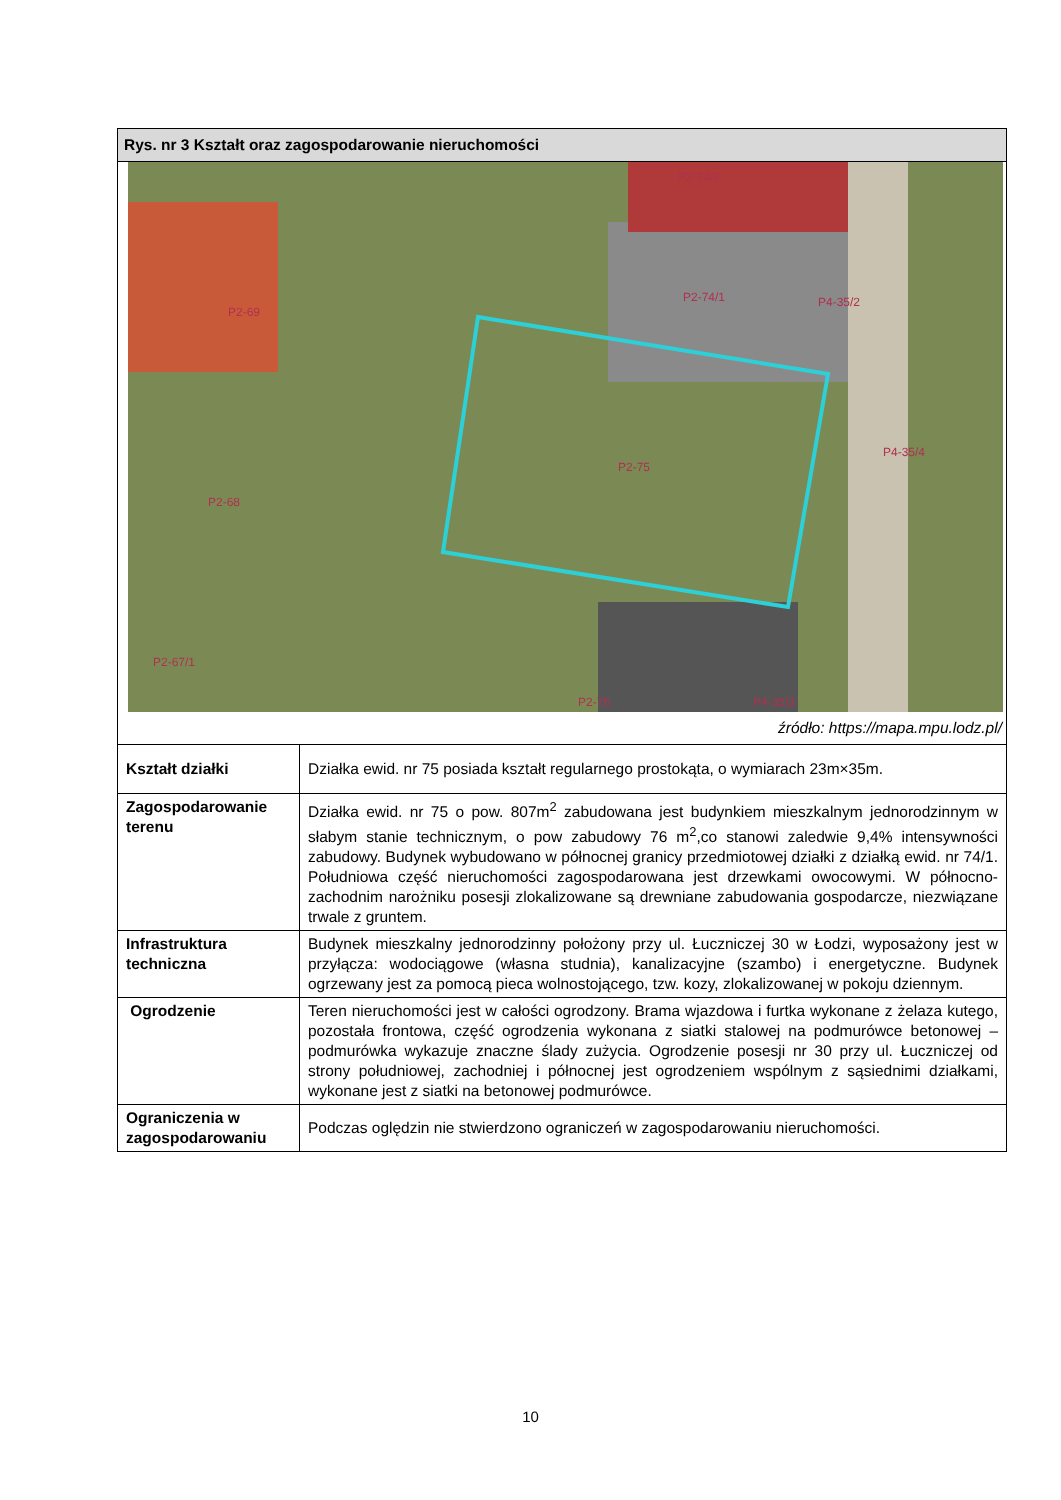| Rys. nr 3 Kształt oraz zagospodarowanie nieruchomości | |
| P2-74/2 P2-69 P2-74/1 P4-35/2 P2-75 P4-35/4 P2-68 P2-67/1 P2-76 P4-35/3 źródło: https://mapa.mpu.lodz.pl/ | |
| Kształt działki | Działka ewid. nr 75 posiada kształt regularnego prostokąta, o wymiarach 23m×35m. |
| Zagospodarowanie terenu | Działka ewid. nr 75 o pow. 807m<sup>2</sup> zabudowana jest budynkiem mieszkalnym jednorodzinnym w słabym stanie technicznym, o pow zabudowy 76 m<sup>2</sup>,co stanowi zaledwie 9,4% intensywności zabudowy. Budynek wybudowano w północnej granicy przedmiotowej działki z działką ewid. nr 74/1. Południowa część nieruchomości zagospodarowana jest drzewkami owocowymi. W północno-zachodnim narożniku posesji zlokalizowane są drewniane zabudowania gospodarcze, niezwiązane trwale z gruntem. |
| Infrastruktura techniczna | Budynek mieszkalny jednorodzinny położony przy ul. Łuczniczej 30 w Łodzi, wyposażony jest w przyłącza: wodociągowe (własna studnia), kanalizacyjne (szambo) i energetyczne. Budynek ogrzewany jest za pomocą pieca wolnostojącego, tzw. kozy, zlokalizowanej w pokoju dziennym. |
| Ogrodzenie | Teren nieruchomości jest w całości ogrodzony. Brama wjazdowa i furtka wykonane z żelaza kutego, pozostała frontowa, część ogrodzenia wykonana z siatki stalowej na podmurówce betonowej – podmurówka wykazuje znaczne ślady zużycia. Ogrodzenie posesji nr 30 przy ul. Łuczniczej od strony południowej, zachodniej i północnej jest ogrodzeniem wspólnym z sąsiednimi działkami, wykonane jest z siatki na betonowej podmurówce. |
| Ograniczenia w zagospodarowaniu | Podczas oględzin nie stwierdzono ograniczeń w zagospodarowaniu nieruchomości. |
10